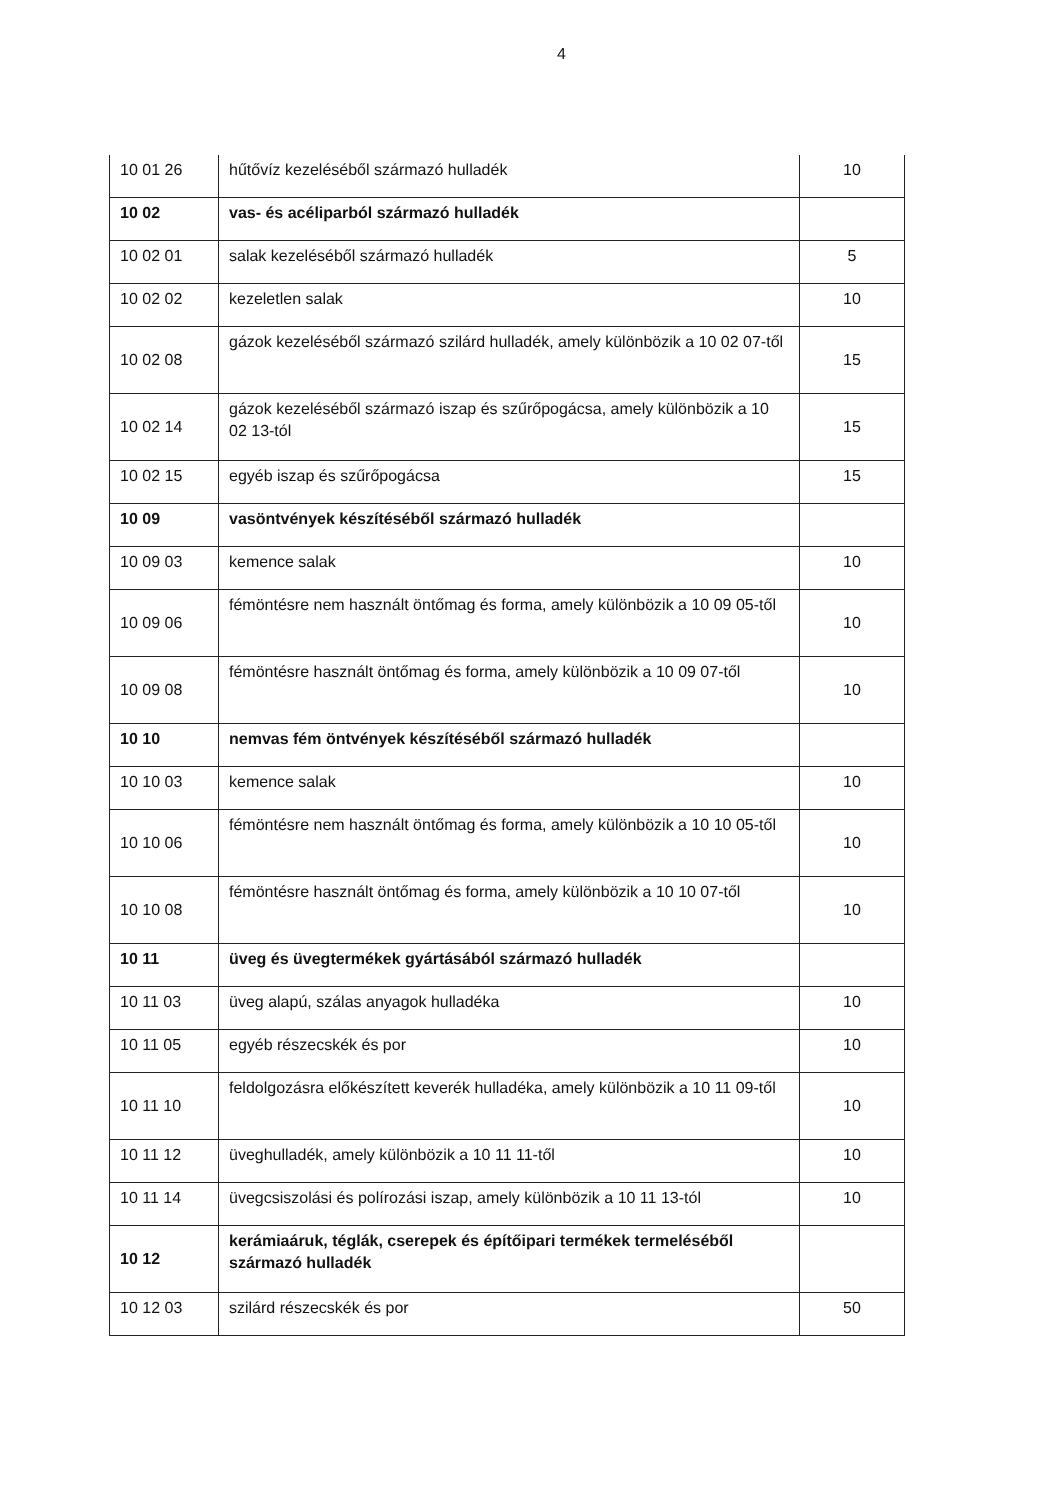4
| 10 01 26 | hűtővíz kezeléséből származó hulladék | 10 |
| 10 02 | vas- és acéliparból származó hulladék | |
| 10 02 01 | salak kezeléséből származó hulladék | 5 |
| 10 02 02 | kezeletlen salak | 10 |
| 10 02 08 | gázok kezeléséből származó szilárd hulladék, amely különbözik a 10 02 07-től | 15 |
| 10 02 14 | gázok kezeléséből származó iszap és szűrőpogácsa, amely különbözik a 10 02 13-tól | 15 |
| 10 02 15 | egyéb iszap és szűrőpogácsa | 15 |
| 10 09 | vasöntvények készítéséből származó hulladék | |
| 10 09 03 | kemence salak | 10 |
| 10 09 06 | fémöntésre nem használt öntőmag és forma, amely különbözik a 10 09 05-től | 10 |
| 10 09 08 | fémöntésre használt öntőmag és forma, amely különbözik a 10 09 07-től | 10 |
| 10 10 | nemvas fém öntvények készítéséből származó hulladék | |
| 10 10 03 | kemence salak | 10 |
| 10 10 06 | fémöntésre nem használt öntőmag és forma, amely különbözik a 10 10 05-től | 10 |
| 10 10 08 | fémöntésre használt öntőmag és forma, amely különbözik a 10 10 07-től | 10 |
| 10 11 | üveg és üvegtermékek gyártásából származó hulladék | |
| 10 11 03 | üveg alapú, szálas anyagok hulladéka | 10 |
| 10 11 05 | egyéb részecskék és por | 10 |
| 10 11 10 | feldolgozásra előkészített keverék hulladéka, amely különbözik a 10 11 09-től | 10 |
| 10 11 12 | üveghulladék, amely különbözik a 10 11 11-től | 10 |
| 10 11 14 | üvegcsiszolási és polírozási iszap, amely különbözik a 10 11 13-tól | 10 |
| 10 12 | kerámiaáruk, téglák, cserepek és építőipari termékek termeléséből származó hulladék | |
| 10 12 03 | szilárd részecskék és por | 50 |